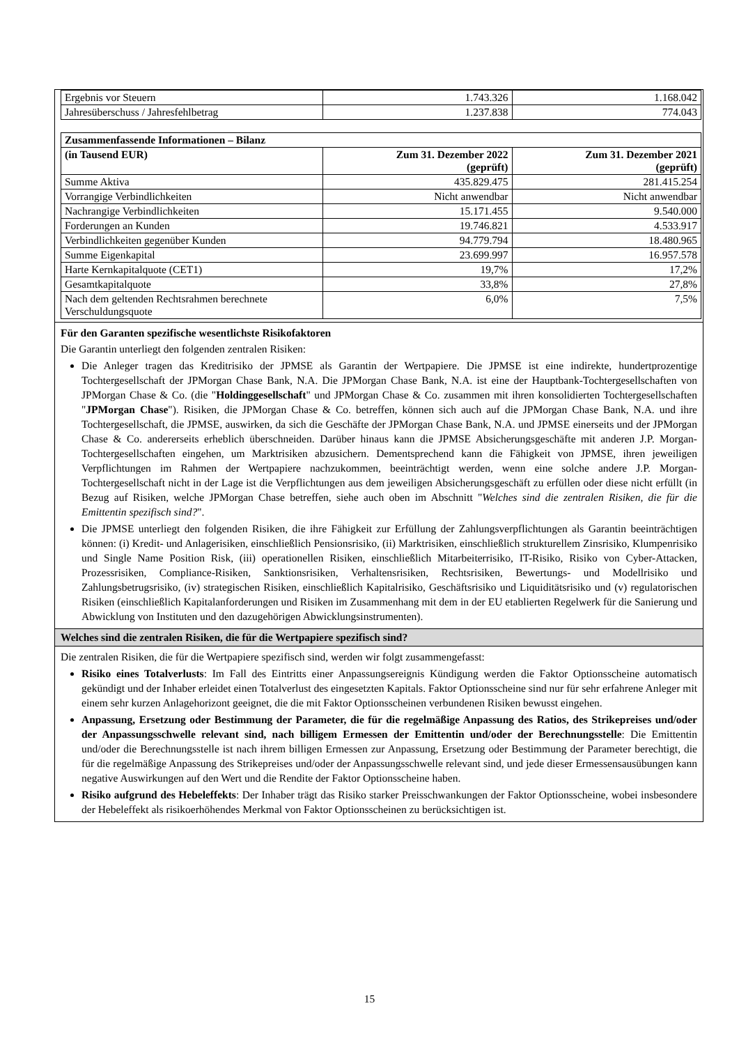| Ergebnis vor Steuern | 1.743.326 | 1.168.042 |
| Jahresüberschuss / Jahresfehlbetrag | 1.237.838 | 774.043 |
| Zusammenfassende Informationen – Bilanz | | |
| --- | --- | --- |
| (in Tausend EUR) | Zum 31. Dezember 2022 (geprüft) | Zum 31. Dezember 2021 (geprüft) |
| Summe Aktiva | 435.829.475 | 281.415.254 |
| Vorrangige Verbindlichkeiten | Nicht anwendbar | Nicht anwendbar |
| Nachrangige Verbindlichkeiten | 15.171.455 | 9.540.000 |
| Forderungen an Kunden | 19.746.821 | 4.533.917 |
| Verbindlichkeiten gegenüber Kunden | 94.779.794 | 18.480.965 |
| Summe Eigenkapital | 23.699.997 | 16.957.578 |
| Harte Kernkapitalquote (CET1) | 19,7% | 17,2% |
| Gesamtkapitalquote | 33,8% | 27,8% |
| Nach dem geltenden Rechtsrahmen berechnete Verschuldungsquote | 6,0% | 7,5% |
Für den Garanten spezifische wesentlichste Risikofaktoren
Die Garantin unterliegt den folgenden zentralen Risiken:
Die Anleger tragen das Kreditrisiko der JPMSE als Garantin der Wertpapiere. Die JPMSE ist eine indirekte, hundertprozentige Tochtergesellschaft der JPMorgan Chase Bank, N.A. Die JPMorgan Chase Bank, N.A. ist eine der Hauptbank-Tochtergesellschaften von JPMorgan Chase & Co. (die "Holdinggesellschaft" und JPMorgan Chase & Co. zusammen mit ihren konsolidierten Tochtergesellschaften "JPMorgan Chase"). Risiken, die JPMorgan Chase & Co. betreffen, können sich auch auf die JPMorgan Chase Bank, N.A. und ihre Tochtergesellschaft, die JPMSE, auswirken, da sich die Geschäfte der JPMorgan Chase Bank, N.A. und JPMSE einerseits und der JPMorgan Chase & Co. andererseits erheblich überschneiden. Darüber hinaus kann die JPMSE Absicherungsgeschäfte mit anderen J.P. Morgan-Tochtergesellschaften eingehen, um Marktrisiken abzusichern. Dementsprechend kann die Fähigkeit von JPMSE, ihren jeweiligen Verpflichtungen im Rahmen der Wertpapiere nachzukommen, beeinträchtigt werden, wenn eine solche andere J.P. Morgan-Tochtergesellschaft nicht in der Lage ist die Verpflichtungen aus dem jeweiligen Absicherungsgeschäft zu erfüllen oder diese nicht erfüllt (in Bezug auf Risiken, welche JPMorgan Chase betreffen, siehe auch oben im Abschnitt "Welches sind die zentralen Risiken, die für die Emittentin spezifisch sind?".
Die JPMSE unterliegt den folgenden Risiken, die ihre Fähigkeit zur Erfüllung der Zahlungsverpflichtungen als Garantin beeinträchtigen können: (i) Kredit- und Anlagerisiken, einschließlich Pensionsrisiko, (ii) Marktrisiken, einschließlich strukturellem Zinsrisiko, Klumpenrisiko und Single Name Position Risk, (iii) operationellen Risiken, einschließlich Mitarbeiterrisiko, IT-Risiko, Risiko von Cyber-Attacken, Prozessrisiken, Compliance-Risiken, Sanktionsrisiken, Verhaltensrisiken, Rechtsrisiken, Bewertungs- und Modellrisiko und Zahlungsbetrugsrisiko, (iv) strategischen Risiken, einschließlich Kapitalrisiko, Geschäftsrisiko und Liquiditätsrisiko und (v) regulatorischen Risiken (einschließlich Kapitalanforderungen und Risiken im Zusammenhang mit dem in der EU etablierten Regelwerk für die Sanierung und Abwicklung von Instituten und den dazugehörigen Abwicklungsinstrumenten).
Welches sind die zentralen Risiken, die für die Wertpapiere spezifisch sind?
Die zentralen Risiken, die für die Wertpapiere spezifisch sind, werden wir folgt zusammengefasst:
Risiko eines Totalverlusts: Im Fall des Eintritts einer Anpassungsereignis Kündigung werden die Faktor Optionsscheine automatisch gekündigt und der Inhaber erleidet einen Totalverlust des eingesetzten Kapitals. Faktor Optionsscheine sind nur für sehr erfahrene Anleger mit einem sehr kurzen Anlagehorizont geeignet, die die mit Faktor Optionsscheinen verbundenen Risiken bewusst eingehen.
Anpassung, Ersetzung oder Bestimmung der Parameter, die für die regelmäßige Anpassung des Ratios, des Strikepreises und/oder der Anpassungsschwelle relevant sind, nach billigem Ermessen der Emittentin und/oder der Berechnungsstelle: Die Emittentin und/oder die Berechnungsstelle ist nach ihrem billigen Ermessen zur Anpassung, Ersetzung oder Bestimmung der Parameter berechtigt, die für die regelmäßige Anpassung des Strikepreises und/oder der Anpassungsschwelle relevant sind, und jede dieser Ermessensausübungen kann negative Auswirkungen auf den Wert und die Rendite der Faktor Optionsscheine haben.
Risiko aufgrund des Hebeleffekts: Der Inhaber trägt das Risiko starker Preisschwankungen der Faktor Optionsscheine, wobei insbesondere der Hebeleffekt als risikoerhöhendes Merkmal von Faktor Optionsscheinen zu berücksichtigen ist.
15